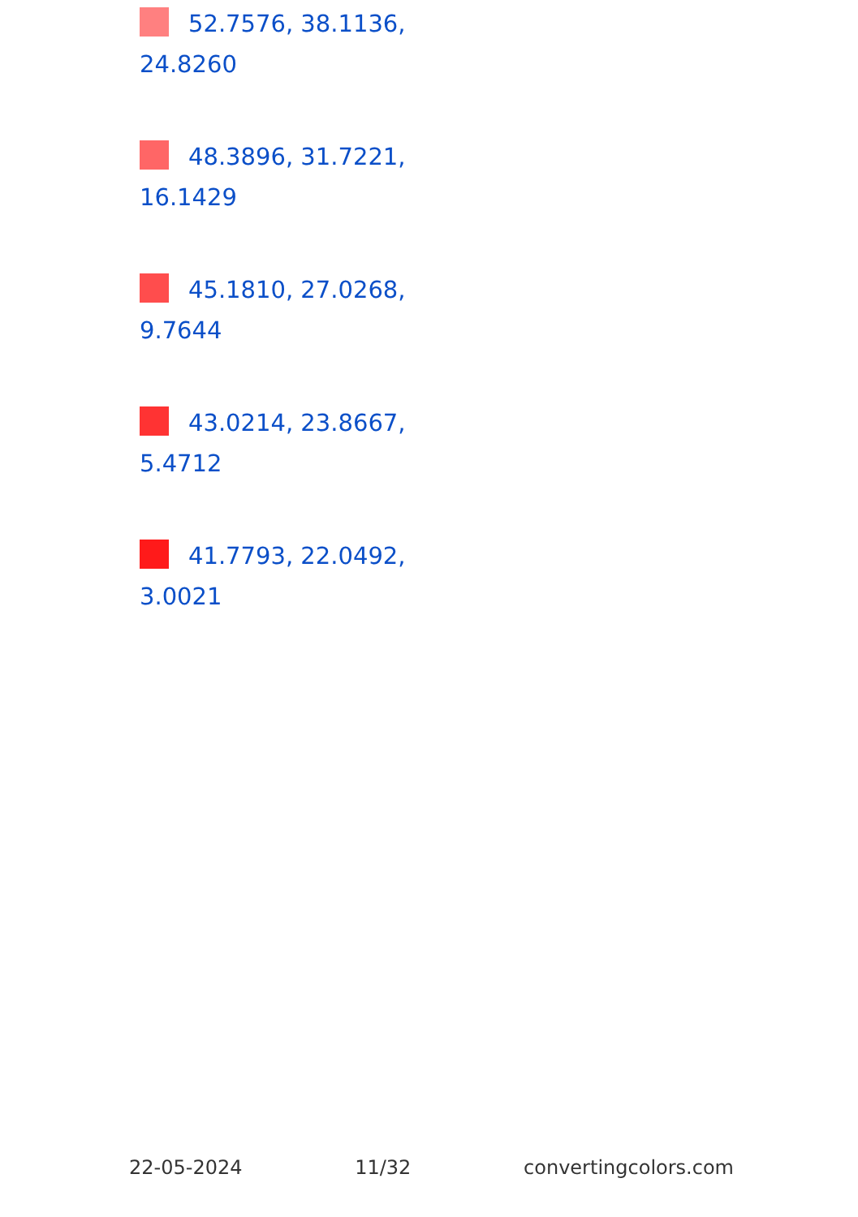52.7576, 38.1136, 24.8260
48.3896, 31.7221, 16.1429
45.1810, 27.0268, 9.7644
43.0214, 23.8667, 5.4712
41.7793, 22.0492, 3.0021
22-05-2024 11/32 convertingcolors.com